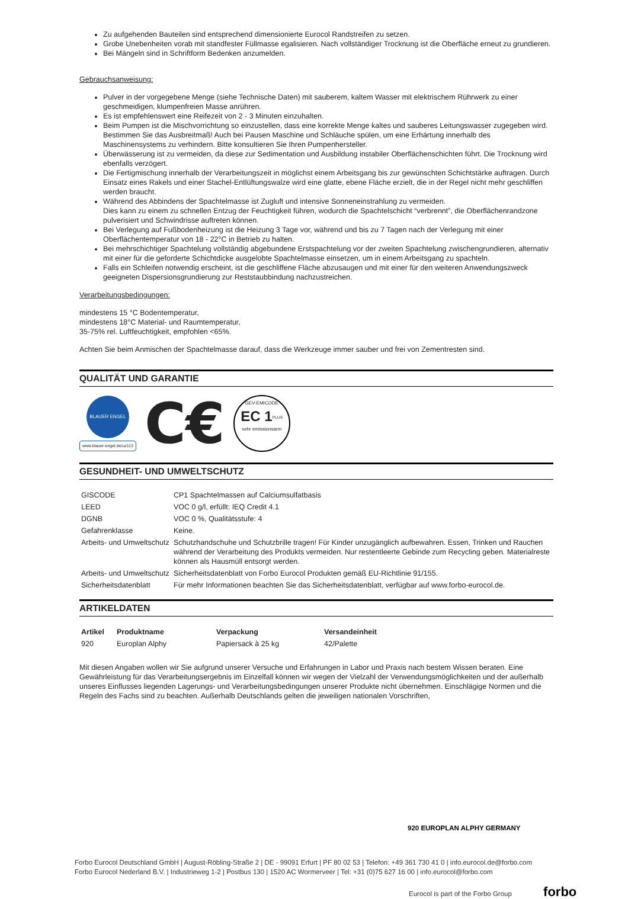Zu aufgehenden Bauteilen sind entsprechend dimensionierte Eurocol Randstreifen zu setzen.
Grobe Unebenheiten vorab mit standfester Füllmasse egalisieren. Nach vollständiger Trocknung ist die Oberfläche erneut zu grundieren.
Bei Mängeln sind in Schriftform Bedenken anzumelden.
Gebrauchsanweisung:
Pulver in der vorgegebene Menge (siehe Technische Daten) mit sauberem, kaltem Wasser mit elektrischem Rührwerk zu einer geschmeidigen, klumpenfreien Masse anrühren.
Es ist empfehlenswert eine Reifezeit von 2 - 3 Minuten einzuhalten.
Beim Pumpen ist die Mischvorrichtung so einzustellen, dass eine korrekte Menge kaltes und sauberes Leitungswasser zugegeben wird. Bestimmen Sie das Ausbreitmaß! Auch bei Pausen Maschine und Schläuche spülen, um eine Erhärtung innerhalb des Maschinensystems zu verhindern. Bitte konsultieren Sie Ihren Pumpenhersteller.
Überwässerung ist zu vermeiden, da diese zur Sedimentation und Ausbildung instabiler Oberflächenschichten führt. Die Trocknung wird ebenfalls verzögert.
Die Fertigmischung innerhalb der Verarbeitungszeit in möglichst einem Arbeitsgang bis zur gewünschten Schichtstärke auftragen. Durch Einsatz eines Rakels und einer Stachel-Entlüftungswalze wird eine glatte, ebene Fläche erzielt, die in der Regel nicht mehr geschliffen werden braucht.
Während des Abbindens der Spachtelmasse ist Zugluft und intensive Sonneneinstrahlung zu vermeiden.
Dies kann zu einem zu schnellen Entzug der Feuchtigkeit führen, wodurch die Spachtelschicht “verbrennt”, die Oberflächenrandzone pulverisiert und Schwindrisse auftreten können.
Bei Verlegung auf Fußbodenheizung ist die Heizung 3 Tage vor, während und bis zu 7 Tagen nach der Verlegung mit einer Oberflächentemperatur von 18 - 22°C in Betrieb zu halten.
Bei mehrschichtiger Spachtelung vollständig abgebundene Erstspachtelung vor der zweiten Spachtelung zwischengrundieren, alternativ mit einer für die geforderte Schichtdicke ausgelobte Spachtelmasse einsetzen, um in einem Arbeitsgang zu spachteln.
Falls ein Schleifen notwendig erscheint, ist die geschliffene Fläche abzusaugen und mit einer für den weiteren Anwendungszweck geeigneten Dispersionsgrundierung zur Reststaubbindung nachzustreichen.
Verarbeitungsbedingungen:
mindestens 15 °C Bodentemperatur,
mindestens 18°C Material- und Raumtemperatur,
35-75% rel. Luftfeuchtigkeit, empfohlen <65%.
Achten Sie beim Anmischen der Spachtelmasse darauf, dass die Werkzeuge immer sauber und frei von Zementresten sind.
QUALITÄT UND GARANTIE
BLAUER ENGEL
www.blauer-engel.de/uz113
C€
GEV-EMICODE
EC 1<sup>PLUS</sup>
sehr emissionsarm
GESUNDHEIT- UND UMWELTSCHUTZ
| GISCODE | CP1 Spachtelmassen auf Calciumsulfatbasis |
| LEED | VOC 0 g/l, erfüllt: IEQ Credit 4.1 |
| DGNB | VOC 0 %, Qualitätsstufe: 4 |
| Gefahrenklasse | Keine. |
| Arbeits- und Umweltschutz | Schutzhandschuhe und Schutzbrille tragen! Für Kinder unzugänglich aufbewahren. Essen, Trinken und Rauchen während der Verarbeitung des Produkts vermeiden. Nur restentleerte Gebinde zum Recycling geben. Materialreste können als Hausmüll entsorgt werden. |
| Arbeits- und Umweltschutz | Sicherheitsdatenblatt von Forbo Eurocol Produkten gemäß EU-Richtlinie 91/155. |
| Sicherheitsdatenblatt | Für mehr Informationen beachten Sie das Sicherheitsdatenblatt, verfügbar auf www.forbo-eurocol.de. |
ARTIKELDATEN
| Artikel | Produktname | Verpackung | Versandeinheit |
| --- | --- | --- | --- |
| 920 | Europlan Alphy | Papiersack à 25 kg | 42/Palette |
Mit diesen Angaben wollen wir Sie aufgrund unserer Versuche und Erfahrungen in Labor und Praxis nach bestem Wissen beraten. Eine Gewährleistung für das Verarbeitungsergebnis im Einzelfall können wir wegen der Vielzahl der Verwendungsmöglichkeiten und der außerhalb unseres Einflusses liegenden Lagerungs- und Verarbeitungsbedingungen unserer Produkte nicht übernehmen. Einschlägige Normen und die Regeln des Fachs sind zu beachten. Außerhalb Deutschlands gelten die jeweiligen nationalen Vorschriften,
920 EUROPLAN ALPHY GERMANY
Forbo Eurocol Deutschland GmbH | August-Röbling-Straße 2 | DE - 99091 Erfurt | PF 80 02 53 | Telefon: +49 361 730 41 0 | info.eurocol.de@forbo.com
Forbo Eurocol Nederland B.V. | Industrieweg 1-2 | Postbus 130 | 1520 AC Wormerveer | Tel: +31 (0)75 627 16 00 | info.eurocol@forbo.com
Eurocol is part of the Forbo Group forbo